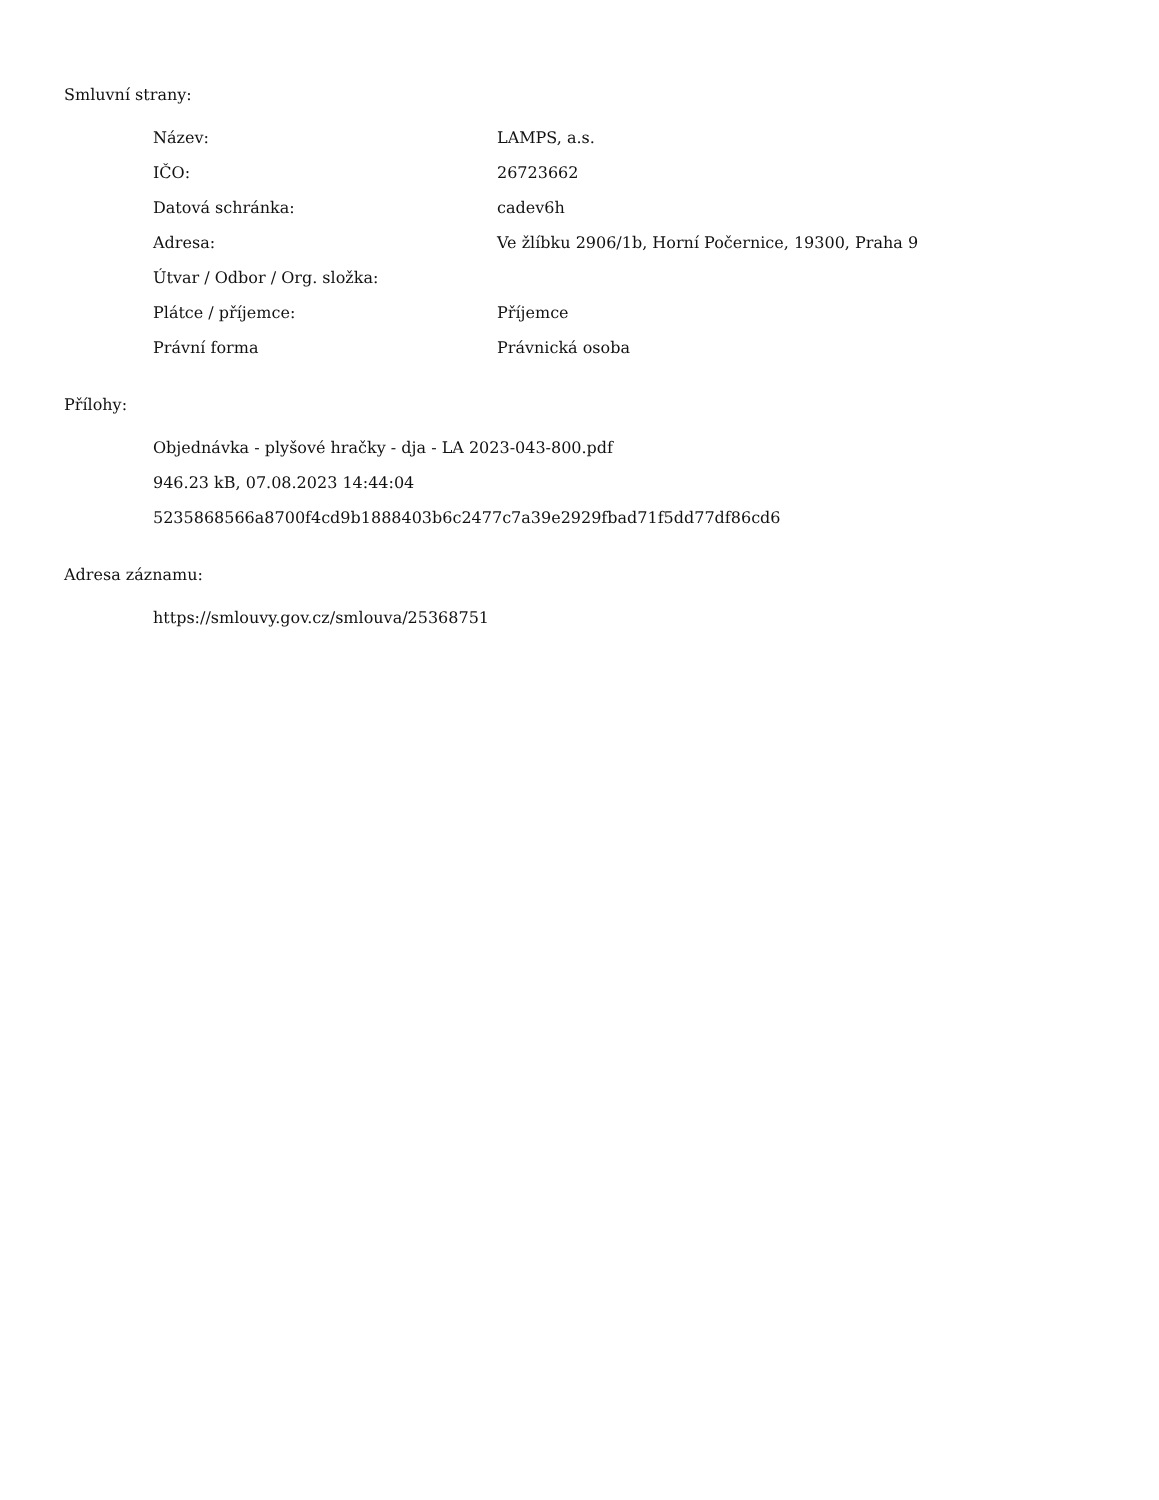Smluvní strany:
| Název: | LAMPS, a.s. |
| IČO: | 26723662 |
| Datová schránka: | cadev6h |
| Adresa: | Ve žlíbku 2906/1b, Horní Počernice, 19300, Praha 9 |
| Útvar / Odbor / Org. složka: | |
| Plátce / příjemce: | Příjemce |
| Právní forma | Právnická osoba |
Přílohy:
Objednávka - plyšové hračky - dja - LA 2023-043-800.pdf
946.23 kB, 07.08.2023 14:44:04
5235868566a8700f4cd9b1888403b6c2477c7a39e2929fbad71f5dd77df86cd6
Adresa záznamu:
https://smlouvy.gov.cz/smlouva/25368751